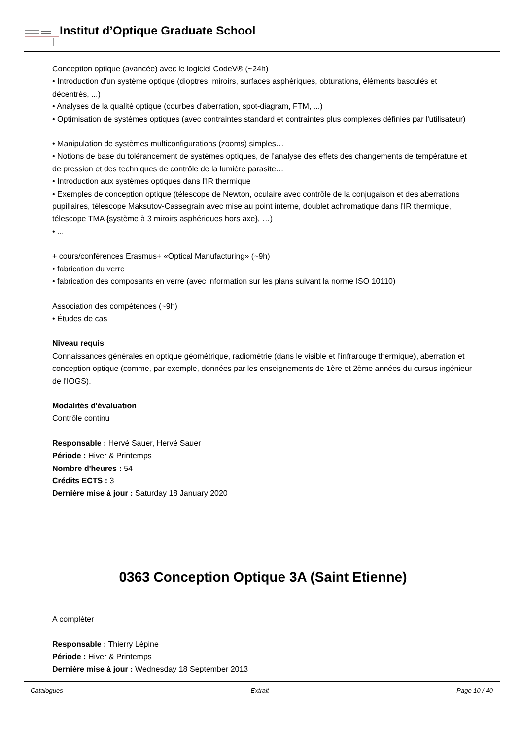Institut d’Optique Graduate School
Conception optique (avancée) avec le logiciel CodeV® (~24h)
• Introduction d'un système optique (dioptres, miroirs, surfaces asphériques, obturations, éléments basculés et décentrés, ...)
• Analyses de la qualité optique (courbes d'aberration, spot-diagram, FTM, ...)
• Optimisation de systèmes optiques (avec contraintes standard et contraintes plus complexes définies par l'utilisateur)
• Manipulation de systèmes multiconfigurations (zooms) simples…
• Notions de base du tolérancement de systèmes optiques, de l'analyse des effets des changements de température et de pression et des techniques de contrôle de la lumière parasite…
• Introduction aux systèmes optiques dans l'IR thermique
• Exemples de conception optique (télescope de Newton, oculaire avec contrôle de la conjugaison et des aberrations pupillaires, télescope Maksutov-Cassegrain avec mise au point interne, doublet achromatique dans l'IR thermique, télescope TMA {système à 3 miroirs asphériques hors axe}, …)
• ...
+ cours/conférences Erasmus+ «Optical Manufacturing» (~9h)
• fabrication du verre
• fabrication des composants en verre (avec information sur les plans suivant la norme ISO 10110)
Association des compétences (~9h)
• Études de cas
Niveau requis
Connaissances générales en optique géométrique, radiométrie (dans le visible et l'infrarouge thermique), aberration et conception optique (comme, par exemple, données par les enseignements de 1ère et 2ème années du cursus ingénieur de l'IOGS).
Modalités d'évaluation
Contrôle continu
Responsable : Hervé Sauer, Hervé Sauer
Période : Hiver & Printemps
Nombre d'heures : 54
Crédits ECTS : 3
Dernière mise à jour : Saturday 18 January 2020
0363 Conception Optique 3A (Saint Etienne)
A compléter
Responsable : Thierry Lépine
Période : Hiver & Printemps
Dernière mise à jour : Wednesday 18 September 2013
Catalogues Extrait Page 10 / 40